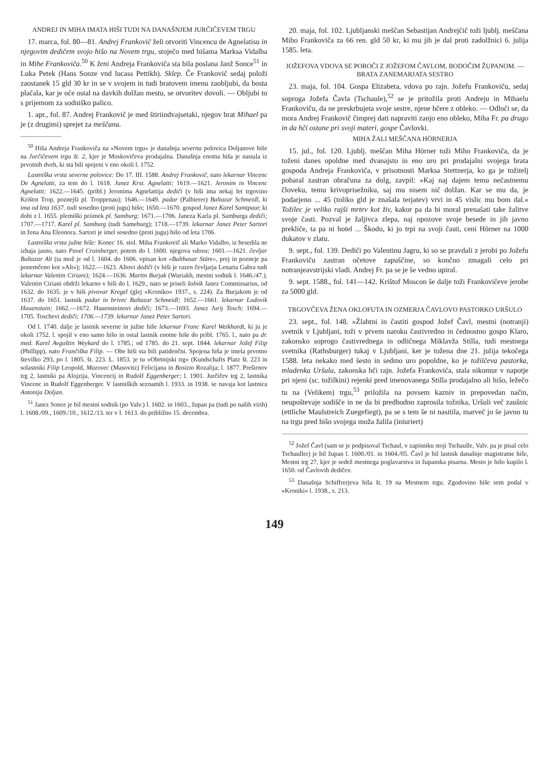ANDREJ IN MIHA IMATA HIŠI TUDI NA DANAŠNJEM JURČIČEVEM TRGU
17. marca, fol. 80—81. Andrej Frankovič želi otvoriti Vincencu de Agnelatisu in njegovim dedičem svojo hišo na Novem trgu, stoječo med hišama Marksa Vidalba in Mihe Frankoviča.<sup>50</sup> K ženi Andreja Frankoviča sta bila poslana Janž Sonce<sup>51</sup> in Luka Petek (Hans Sonze vnd lucass Pettikh). Sklep. Če Frankovič sedaj položi zaostanek 15 gld 30 kr in se v svojem in tudi bratovem imenu zaobljubi, da bosta plačala, kar je oče ostal na davkih dolžan mestu, se otvoritev dovoli. — Obljubi to s prijemom za sodniško palico.
1. apr., fol. 87. Andrej Frankovič je med štiriindvajsetaki, njegov brat Mihael pa je (z drugimi) sprejet za meščana.
<sup>50</sup> Hiša Andreja Frankoviča na »Novem trgu« je današnja severna polovica Doljanove hiše na Jurčičevem trgu št. 2, kjer je Moskovičeva prodajalna. Današnja enotna hiša je nastala iz prvotnih dveh, ki sta bili spojeni v eno okoli l. 1752.
Lastniška vrsta severne polovice: Do 17. III. 1588. Andrej Frankovič, nato lekarnar Vincenc De Agnelatti, za tem do l. 1618. Janez Krst. Agnelatti; 1619.—1621. Jeronim in Vincenc Agnelatti; 1622.—1645. (pribl.) Jeronima Agnelattija dediči (v hiši ima nekaj let trgovino Krištot Trop, poznejši pl. Troppenau); 1646.—1649. padar (Palbierer) Baltazar Schmeidl, ki ima od leta 1637. tudi sosedno (proti jugu) hišo; 1650.—1670. gospod Janez Karel Samtpaur, ki dobi z l. 1655. plemiški priimek pl. Samburg; 1671.—1706. Janeza Karla pl. Samburga dediči; 1707.—1717. Karel pl. Samburg (tudi Sameburg); 1718.—1739. lekarnar Janez Peter Sartori in žena Ana Eleonora. Sartori je imel sosedno (proti jugu) hišo od leta 1706.
Lastniška vrsta južne hiše: Konec 16. stol. Miha Frankovič ali Marko Vidalbo, iz besedila ne izhaja jasno, nato Pavel Crainberger, potem do l. 1600. njegova vdova; 1601.—1621. čevljar Baltazar Alt (ta mož je od l. 1604. do 1606. vpisan kot »Balthasar Stäre«, prej in pozneje pa ponemčeno kot »Alt«); 1622.—1623. Altovi dediči (v hiši je razen čevljarja Lenarta Gabra tudi lekarnar Valentin Ciriani); 1624.—1636. Martin Burjak (Wuriakh, mestni sodnik l. 1646./47.). Valentin Ciriani obdrži lekarno v hiši do l. 1629., nato se priseli šolnik Janez Commissarius, od 1632. do 1635. je v hiši pivovar Kregel (glej »Kroniko« 1937., s. 224). Za Burjakom je od 1637. do 1651. lastnik padar in brivec Baltazar Schmeidl; 1652.—1661. lekarnar Ludovik Hauenstain; 1662.—1672. Hauensteinovi dediči; 1673.—1693. Janez Jurij Tosch; 1694.—1705. Toschevi dediči; 1706.—1739. lekarnar Janez Peter Sartori.
Od l. 1740. dalje je lastnik severne in južne hiše lekarnar Franc Karel Weikhardt, ki ju je okoli 1752. l. spojil v eno samo hišo in ostal lastnik enotne hiše do pribl. 1765. l., nato pa dr. med. Karel Avguštin Weykard do l. 1785.; od 1785. do 21. sept. 1844. lekarnar Jožef Filip (Phillipp), nato Frančiška Filip. — Obe hiši sta bili patidenčni. Spojena hiša je imela prvotno številko 293, po l. 1805. št. 223. L. 1853. je tu »Obrtnijski trg« (Kundschafts Platz št. 223 in solastniki Filip Leopold, Mazovec (Masovitz) Felicijana in Bosizio Rozalija; l. 1877. Preširnov trg 2, lastniki pa Alojzija, Vincencij in Rudolf Eggenberger; l. 1901. Jurčičev trg 2, lastnika Vincenc in Rudolf Eggenberger. V lastniških seznamih l. 1933. in 1938. se navaja kot lastnica Antonija Doljan.
<sup>51</sup> Janez Sonce je bil mestni sodnik (po Valv.) l. 1602. in 1603., župan pa (tudi po naših virih) l. 1608./09., 1609./10., 1612./13. ter v l. 1613. do približno 15. decembra.
20. maja, fol. 102. Ljubljanski meščan Sebastijan Andrejčič toži ljublj. meščana Miho Frankoviča za 66 ren. gld 50 kr, ki mu jih je dal proti zadolžnici 6. julija 1585. leta.
JOŽEFOVA VDOVA SE POROČI Z JOŽEFOM ČAVLOM, BODOČIM ŽUPANOM. — BRATA ZANEMARJATA SESTRO
23. maja, fol. 104. Gospa Elizabeta, vdova po rajn. Jožefu Frankoviču, sedaj soproga Jožefa Čavla (Tschaule),<sup>52</sup> se je pritožila proti Andreju in Mihaelu Frankoviču, da ne preskrbujeta svoje sestre, njene hčere z obleko. — Odloči se, da mora Andrej Frankovič čimprej dati napraviti zanjo eno obleko, Miha Fr. pa drugo in da hči ostane pri svoji materi, gospe Čavlovki.
MIHA ŽALI MEŠČANA HÖRNERJA
15. jul., fol. 120. Ljublj. meščan Miha Hörner toži Miho Frankoviča, da je toženi danes opoldne med dvanajsto in eno uro pri prodajalni svojega brata gospoda Andreja Frankoviča, v prisotnosti Marksa Stettnerja, ko ga je tožitelj pobaral zastran obračuna za dolg, zavpil: »Kaj naj dajem temu nečastnemu človeku, temu krivoprisežniku, saj mu nisem nič dolžan. Kar se mu da, je podarjeno ... 45 (toliko gld je znašala terjatev) vrvi in 45 vislic mu bom dal.« Tožilec je veliko rajši mrtev kot živ, kakor pa da bi moral prenašati take žalitve svoje časti. Pozval je žaljivca zlepa, naj opozove svoje besede in jih javno prekliče, ta pa ni hotel ... Škodo, ki jo trpi na svoji časti, ceni Hörner na 1000 dukatov v zlatu.
9. sept., fol. 139. Dediči po Valentinu Jagru, ki so se pravdali z jerobi po Jožefu Frankoviču zastran očetove zapuščine, so končno zmagali celo pri notranjeavstrijski vladi. Andrej Fr. pa se je še vedno upiral.
9. sept. 1588., fol. 141—142. Krištof Moscon še dalje toži Frankovičeve jerobe za 5000 gld.
TRGOVČEVA ŽENA OKLOFUTA IN OZMERJA ČAVLOVO PASTORKO URŠULO
23. sept., fol. 148. »Žlahtni in častiti gospod Jožef Čavl, mestni (notranji) svetnik v Ljubljani, toži v prvem naroku častivredno in čednostno gospo Klaro, zakonsko soprogo častivrednega in odličnega Miklavža Stilla, tudi mestnega svetnika (Rathsburger) tukaj v Ljubljani, ker je tožena dne 21. julija tekočega 1588. leta nekako med šesto in sedmo uro popoldne, ko je tožilčeva pastorka, mladenka Uršula, zakonska hči rajn. Jožefa Frankoviča, stala nikomur v napotje pri njeni (sc. tožilkini) rejenki pred imenovanega Stilla prodajalno ali hišo, ležečo tu na (Velikem) trgu,<sup>53</sup> priložila na povsem kazniv in prepovedan način, neupoštevaje sodišče in ne da bi predhodno zaprosila tožnika, Uršuli več zaušnic (ettliche Maulstreich Zuegefiegt), pa se s tem še ni nasitila, marveč jo še javno tu na trgu pred hišo svojega moža žalila (iniuriert)
<sup>52</sup> Jožef Čavl (sam se je podpisoval Tschaul, v zapisniku stoji Tschaulle, Valv. pa je pisal celo Tschauller) je bil župan l. 1600./01. in 1604./05. Čavl je bil lastnik današnje magistratne hiše, Mestni trg 27, kjer je sedež mestnega poglavarstva in županska pisarna. Mesto je hišo kupilo l. 1650. od Čavlovih dedičev.
<sup>53</sup> Današnja Schiffrerjeva hiša št. 19 na Mestnem trgu. Zgodovino hiše sem podal v »Kroniki« l. 1938., s. 213.
149